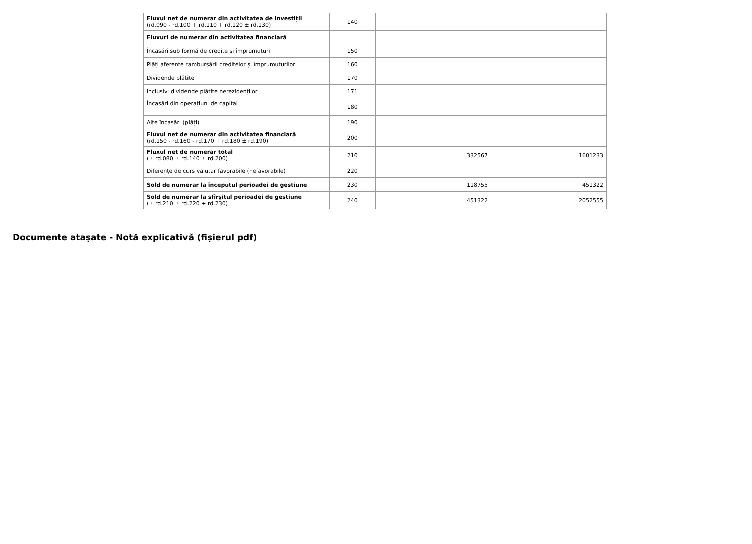| Fluxul net de numerar din activitatea de investiții (rd.090 - rd.100 + rd.110 + rd.120 ± rd.130) | 140 | | |
| Fluxuri de numerar din activitatea financiară | | | |
| Încasări sub formă de credite și împrumuturi | 150 | | |
| Plăți aferente rambursării creditelor și împrumuturilor | 160 | | |
| Dividende plătite | 170 | | |
| inclusiv: dividende plătite nerezidenților | 171 | | |
| Încasări din operațiuni de capital | 180 | | |
| Alte încasări (plăți) | 190 | | |
| Fluxul net de numerar din activitatea financiară (rd.150 - rd.160 - rd.170 + rd.180 ± rd.190) | 200 | | |
| Fluxul net de numerar total (± rd.080 ± rd.140 ± rd.200) | 210 | 332567 | 1601233 |
| Diferențe de curs valutar favorabile (nefavorabile) | 220 | | |
| Sold de numerar la începutul perioadei de gestiune | 230 | 118755 | 451322 |
| Sold de numerar la sfîrșitul perioadei de gestiune (± rd.210 ± rd.220 + rd.230) | 240 | 451322 | 2052555 |
Documente atașate - Notă explicativă (fișierul pdf)